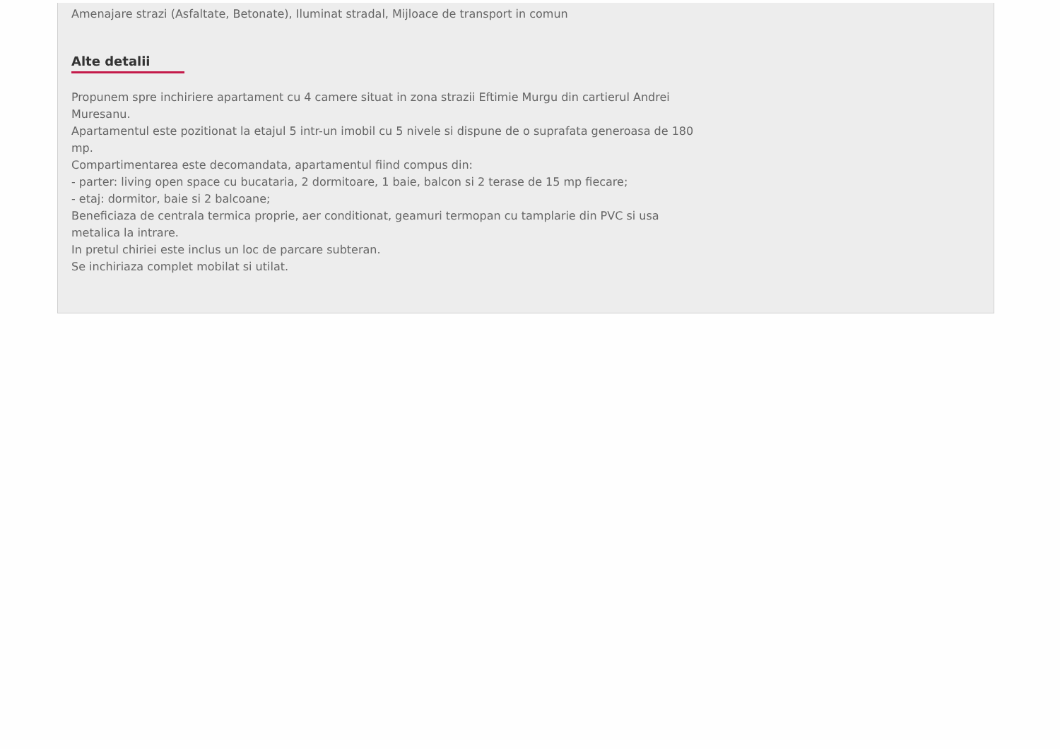Amenajare strazi (Asfaltate, Betonate), Iluminat stradal, Mijloace de transport in comun
Alte detalii
Propunem spre inchiriere apartament cu 4 camere situat in zona strazii Eftimie Murgu din cartierul Andrei Muresanu.
Apartamentul este pozitionat la etajul 5 intr-un imobil cu 5 nivele si dispune de o suprafata generoasa de 180 mp.
Compartimentarea este decomandata, apartamentul fiind compus din:
- parter: living open space cu bucataria, 2 dormitoare, 1 baie, balcon si 2 terase de 15 mp fiecare;
- etaj: dormitor, baie si 2 balcoane;
Beneficiaza de centrala termica proprie, aer conditionat, geamuri termopan cu tamplarie din PVC si usa metalica la intrare.
In pretul chiriei este inclus un loc de parcare subteran.
Se inchiriaza complet mobilat si utilat.